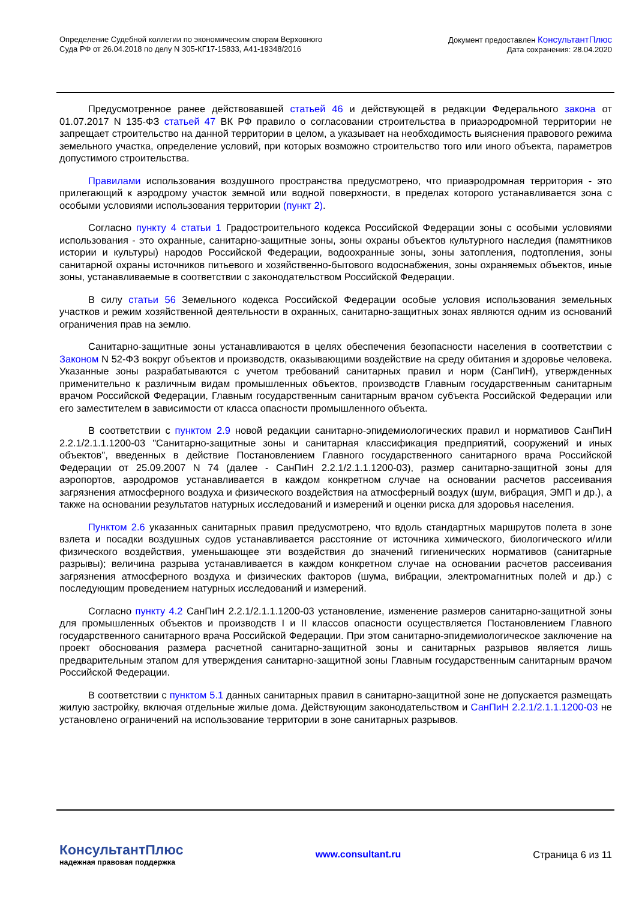Определение Судебной коллегии по экономическим спорам Верховного
Суда РФ от 26.04.2018 по делу N 305-КГ17-15833, А41-19348/2016
Документ предоставлен КонсультантПлюс
Дата сохранения: 28.04.2020
Предусмотренное ранее действовавшей статьей 46 и действующей в редакции Федерального закона от 01.07.2017 N 135-ФЗ статьей 47 ВК РФ правило о согласовании строительства в приаэродромной территории не запрещает строительство на данной территории в целом, а указывает на необходимость выяснения правового режима земельного участка, определение условий, при которых возможно строительство того или иного объекта, параметров допустимого строительства.
Правилами использования воздушного пространства предусмотрено, что приаэродромная территория - это прилегающий к аэродрому участок земной или водной поверхности, в пределах которого устанавливается зона с особыми условиями использования территории (пункт 2).
Согласно пункту 4 статьи 1 Градостроительного кодекса Российской Федерации зоны с особыми условиями использования - это охранные, санитарно-защитные зоны, зоны охраны объектов культурного наследия (памятников истории и культуры) народов Российской Федерации, водоохранные зоны, зоны затопления, подтопления, зоны санитарной охраны источников питьевого и хозяйственно-бытового водоснабжения, зоны охраняемых объектов, иные зоны, устанавливаемые в соответствии с законодательством Российской Федерации.
В силу статьи 56 Земельного кодекса Российской Федерации особые условия использования земельных участков и режим хозяйственной деятельности в охранных, санитарно-защитных зонах являются одним из оснований ограничения прав на землю.
Санитарно-защитные зоны устанавливаются в целях обеспечения безопасности населения в соответствии с Законом N 52-ФЗ вокруг объектов и производств, оказывающими воздействие на среду обитания и здоровье человека. Указанные зоны разрабатываются с учетом требований санитарных правил и норм (СанПиН), утвержденных применительно к различным видам промышленных объектов, производств Главным государственным санитарным врачом Российской Федерации, Главным государственным санитарным врачом субъекта Российской Федерации или его заместителем в зависимости от класса опасности промышленного объекта.
В соответствии с пунктом 2.9 новой редакции санитарно-эпидемиологических правил и нормативов СанПиН 2.2.1/2.1.1.1200-03 "Санитарно-защитные зоны и санитарная классификация предприятий, сооружений и иных объектов", введенных в действие Постановлением Главного государственного санитарного врача Российской Федерации от 25.09.2007 N 74 (далее - СанПиН 2.2.1/2.1.1.1200-03), размер санитарно-защитной зоны для аэропортов, аэродромов устанавливается в каждом конкретном случае на основании расчетов рассеивания загрязнения атмосферного воздуха и физического воздействия на атмосферный воздух (шум, вибрация, ЭМП и др.), а также на основании результатов натурных исследований и измерений и оценки риска для здоровья населения.
Пунктом 2.6 указанных санитарных правил предусмотрено, что вдоль стандартных маршрутов полета в зоне взлета и посадки воздушных судов устанавливается расстояние от источника химического, биологического и/или физического воздействия, уменьшающее эти воздействия до значений гигиенических нормативов (санитарные разрывы); величина разрыва устанавливается в каждом конкретном случае на основании расчетов рассеивания загрязнения атмосферного воздуха и физических факторов (шума, вибрации, электромагнитных полей и др.) с последующим проведением натурных исследований и измерений.
Согласно пункту 4.2 СанПиН 2.2.1/2.1.1.1200-03 установление, изменение размеров санитарно-защитной зоны для промышленных объектов и производств I и II классов опасности осуществляется Постановлением Главного государственного санитарного врача Российской Федерации. При этом санитарно-эпидемиологическое заключение на проект обоснования размера расчетной санитарно-защитной зоны и санитарных разрывов является лишь предварительным этапом для утверждения санитарно-защитной зоны Главным государственным санитарным врачом Российской Федерации.
В соответствии с пунктом 5.1 данных санитарных правил в санитарно-защитной зоне не допускается размещать жилую застройку, включая отдельные жилые дома. Действующим законодательством и СанПиН 2.2.1/2.1.1.1200-03 не установлено ограничений на использование территории в зоне санитарных разрывов.
КонсультантПлюс
надежная правовая поддержка
www.consultant.ru Страница 6 из 11